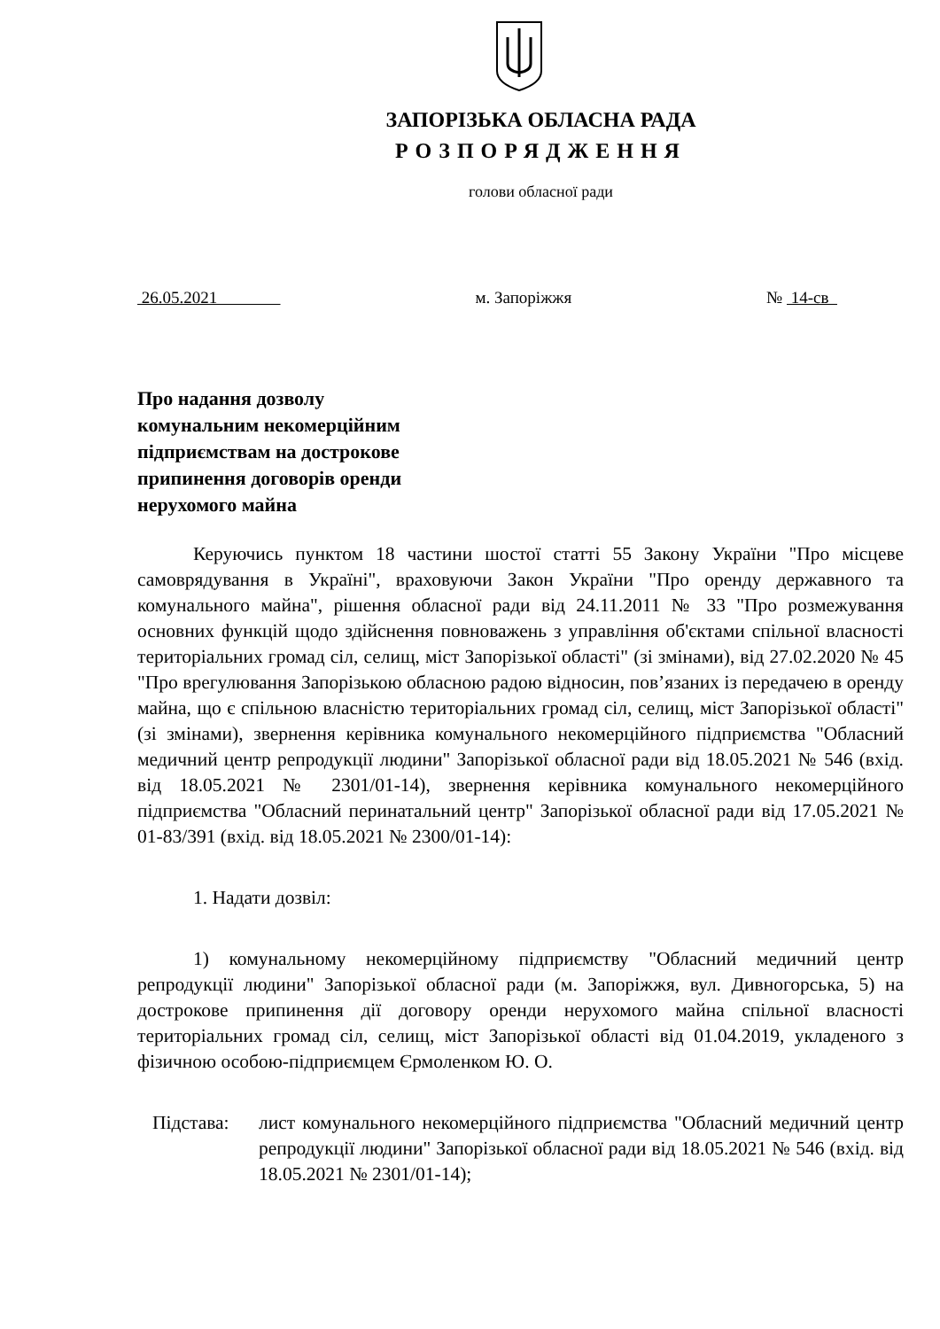ЗАПОРІЗЬКА ОБЛАСНА РАДА
РОЗПОРЯДЖЕННЯ
голови обласної ради
26.05.2021 м. Запоріжжя № 14-св
Про надання дозволу
комунальним некомерційним
підприємствам на дострокове
припинення договорів оренди
нерухомого майна
Керуючись пунктом 18 частини шостої статті 55 Закону України "Про місцеве самоврядування в Україні", враховуючи Закон України "Про оренду державного та комунального майна", рішення обласної ради від 24.11.2011 № 33 "Про розмежування основних функцій щодо здійснення повноважень з управління об'єктами спільної власності територіальних громад сіл, селищ, міст Запорізької області" (зі змінами), від 27.02.2020 № 45 "Про врегулювання Запорізькою обласною радою відносин, пов’язаних із передачею в оренду майна, що є спільною власністю територіальних громад сіл, селищ, міст Запорізької області" (зі змінами), звернення керівника комунального некомерційного підприємства "Обласний медичний центр репродукції людини" Запорізької обласної ради від 18.05.2021 № 546 (вхід. від 18.05.2021 № 2301/01-14), звернення керівника комунального некомерційного підприємства "Обласний перинатальний центр" Запорізької обласної ради від 17.05.2021 № 01-83/391 (вхід. від 18.05.2021 № 2300/01-14):
1. Надати дозвіл:
1) комунальному некомерційному підприємству "Обласний медичний центр репродукції людини" Запорізької обласної ради (м. Запоріжжя, вул. Дивногорська, 5) на дострокове припинення дії договору оренди нерухомого майна спільної власності територіальних громад сіл, селищ, міст Запорізької області від 01.04.2019, укладеного з фізичною особою-підприємцем Єрмоленком Ю. О.
Підстава: лист комунального некомерційного підприємства "Обласний медичний центр репродукції людини" Запорізької обласної ради від 18.05.2021 № 546 (вхід. від 18.05.2021 № 2301/01-14);